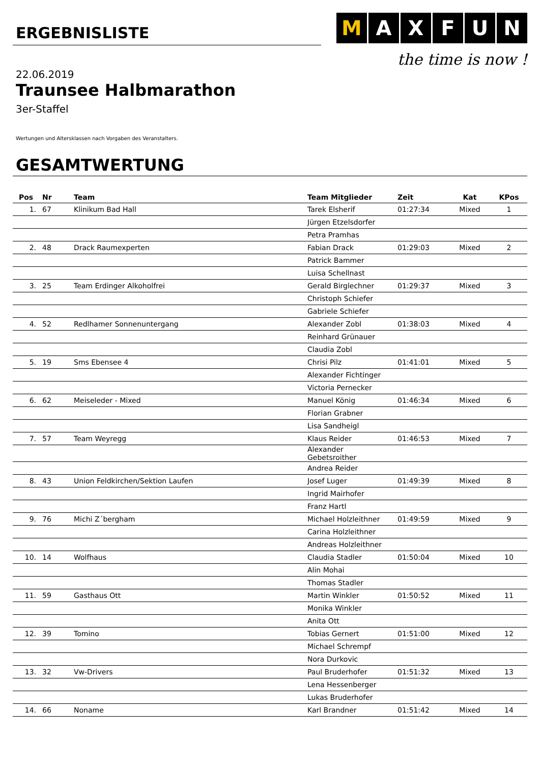ERGEBNISLISTE
M AXFUN
the time is now !
22.06.2019
Traunsee Halbmarathon
3er-Staffel
Wertungen und Altersklassen nach Vorgaben des Veranstalters.
GESAMTWERTUNG
| Pos | Nr | Team | Team Mitglieder | Zeit | Kat | KPos |
| --- | --- | --- | --- | --- | --- | --- |
| 1. | 67 | Klinikum Bad Hall | Tarek Elsherif | 01:27:34 | Mixed | 1 |
| | | | Jürgen Etzelsdorfer | | | |
| | | | Petra Pramhas | | | |
| 2. | 48 | Drack Raumexperten | Fabian Drack | 01:29:03 | Mixed | 2 |
| | | | Patrick Bammer | | | |
| | | | Luisa Schellnast | | | |
| 3. | 25 | Team Erdinger Alkoholfrei | Gerald Birglechner | 01:29:37 | Mixed | 3 |
| | | | Christoph Schiefer | | | |
| | | | Gabriele Schiefer | | | |
| 4. | 52 | Redlhamer Sonnenuntergang | Alexander Zobl | 01:38:03 | Mixed | 4 |
| | | | Reinhard Grünauer | | | |
| | | | Claudia Zobl | | | |
| 5. | 19 | Sms Ebensee 4 | Chrisi Pilz | 01:41:01 | Mixed | 5 |
| | | | Alexander Fichtinger | | | |
| | | | Victoria Pernecker | | | |
| 6. | 62 | Meiseleder - Mixed | Manuel König | 01:46:34 | Mixed | 6 |
| | | | Florian Grabner | | | |
| | | | Lisa Sandheigl | | | |
| 7. | 57 | Team Weyregg | Klaus Reider | 01:46:53 | Mixed | 7 |
| | | | Alexander Gebetsroither | | | |
| | | | Andrea Reider | | | |
| 8. | 43 | Union Feldkirchen/Sektion Laufen | Josef Luger | 01:49:39 | Mixed | 8 |
| | | | Ingrid Mairhofer | | | |
| | | | Franz Hartl | | | |
| 9. | 76 | Michi Z´bergham | Michael Holzleithner | 01:49:59 | Mixed | 9 |
| | | | Carina Holzleithner | | | |
| | | | Andreas Holzleithner | | | |
| 10. | 14 | Wolfhaus | Claudia Stadler | 01:50:04 | Mixed | 10 |
| | | | Alin Mohai | | | |
| | | | Thomas Stadler | | | |
| 11. | 59 | Gasthaus Ott | Martin Winkler | 01:50:52 | Mixed | 11 |
| | | | Monika Winkler | | | |
| | | | Anita Ott | | | |
| 12. | 39 | Tomino | Tobias Gernert | 01:51:00 | Mixed | 12 |
| | | | Michael Schrempf | | | |
| | | | Nora Durkovic | | | |
| 13. | 32 | Vw-Drivers | Paul Bruderhofer | 01:51:32 | Mixed | 13 |
| | | | Lena Hessenberger | | | |
| | | | Lukas Bruderhofer | | | |
| 14. | 66 | Noname | Karl Brandner | 01:51:42 | Mixed | 14 |